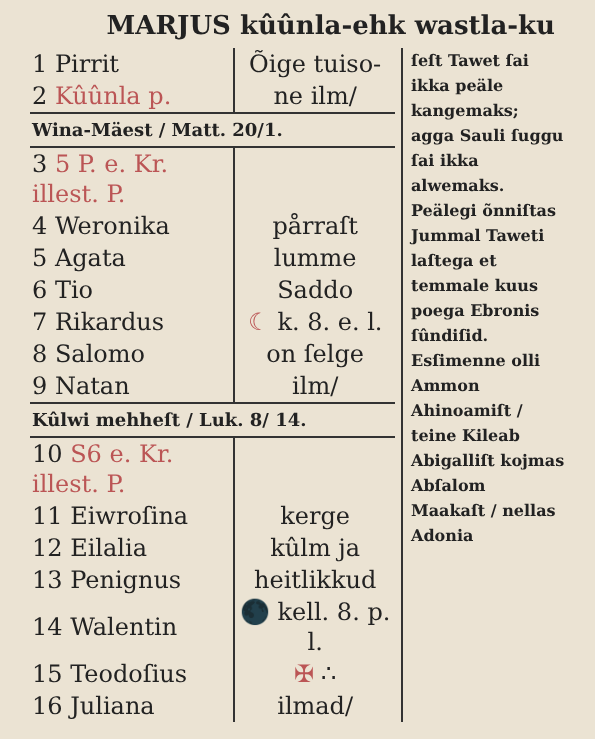MARJUS kûûnla-ehk wastla-ku
| 1 Pirrit | Õige tuiso- |
| 2 Kûûnla p. | ne ilm/ |
| Wina-Mäest / Matt. 20/1. | |
| 3 5 P. e. Kr. illest. P. | |
| 4 Weronika | pårraſt |
| 5 Agata | lumme |
| 6 Tio | Saddo |
| 7 Rikardus | ☾ k. 8. e. l. |
| 8 Salomo | on ſelge |
| 9 Natan | ilm/ |
| Kûlwi mehheſt / Luk. 8/ 14. | |
| 10 S6 e. Kr. illest. P. | |
| 11 Eiwroſina | kerge |
| 12 Eilalia | kûlm ja |
| 13 Penignus | heitlikkud |
| 14 Walentin | 🌑 kell. 8. p. l. |
| 15 Teodoſius | ✠ ∴ |
| 16 Juliana | ilmad/ |
ſeſt Tawet ſai ikka peäle kangemaks; agga Sauli ſuggu ſai ikka alwemaks. Peälegi õnniſtas Jummal Taweti laſtega et temmale kuus poega Ebronis ſûndiſid. Esſimenne olli Ammon Ahinoamiſt / teine Kileab Abigalliſt kojmas Abſalom Maakaſt / nellas Adonia